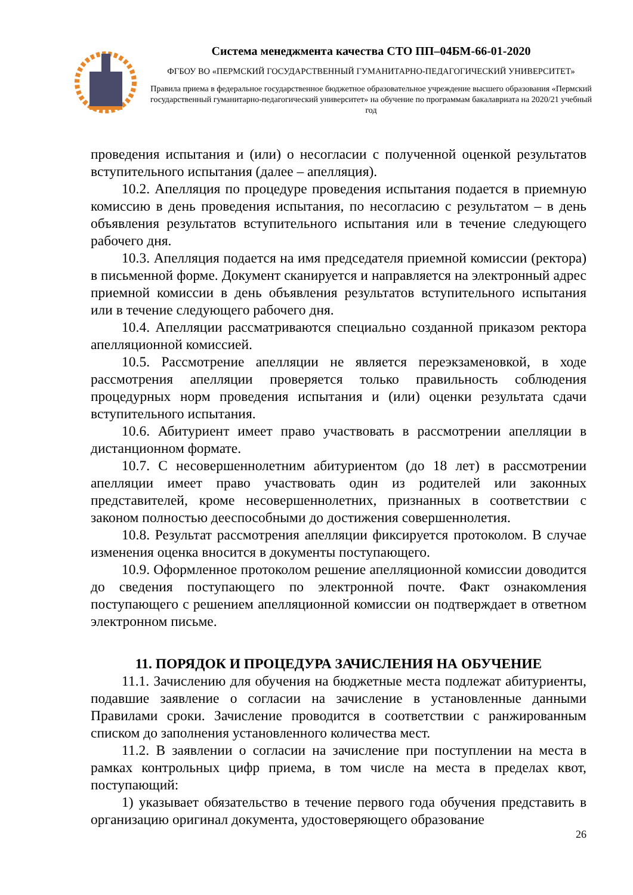Система менеджмента качества СТО ПП–04БМ-66-01-2020
ФГБОУ ВО «ПЕРМСКИЙ ГОСУДАРСТВЕННЫЙ ГУМАНИТАРНО-ПЕДАГОГИЧЕСКИЙ УНИВЕРСИТЕТ»
Правила приема в федеральное государственное бюджетное образовательное учреждение высшего образования «Пермский государственный гуманитарно-педагогический университет» на обучение по программам бакалавриата на 2020/21 учебный год
проведения испытания и (или) о несогласии с полученной оценкой результатов вступительного испытания (далее – апелляция).
10.2. Апелляция по процедуре проведения испытания подается в приемную комиссию в день проведения испытания, по несогласию с результатом – в день объявления результатов вступительного испытания или в течение следующего рабочего дня.
10.3. Апелляция подается на имя председателя приемной комиссии (ректора) в письменной форме. Документ сканируется и направляется на электронный адрес приемной комиссии в день объявления результатов вступительного испытания или в течение следующего рабочего дня.
10.4. Апелляции рассматриваются специально созданной приказом ректора апелляционной комиссией.
10.5. Рассмотрение апелляции не является переэкзаменовкой, в ходе рассмотрения апелляции проверяется только правильность соблюдения процедурных норм проведения испытания и (или) оценки результата сдачи вступительного испытания.
10.6. Абитуриент имеет право участвовать в рассмотрении апелляции в дистанционном формате.
10.7. С несовершеннолетним абитуриентом (до 18 лет) в рассмотрении апелляции имеет право участвовать один из родителей или законных представителей, кроме несовершеннолетних, признанных в соответствии с законом полностью дееспособными до достижения совершеннолетия.
10.8. Результат рассмотрения апелляции фиксируется протоколом. В случае изменения оценка вносится в документы поступающего.
10.9. Оформленное протоколом решение апелляционной комиссии доводится до сведения поступающего по электронной почте. Факт ознакомления поступающего с решением апелляционной комиссии он подтверждает в ответном электронном письме.
11. ПОРЯДОК И ПРОЦЕДУРА ЗАЧИСЛЕНИЯ НА ОБУЧЕНИЕ
11.1. Зачислению для обучения на бюджетные места подлежат абитуриенты, подавшие заявление о согласии на зачисление в установленные данными Правилами сроки. Зачисление проводится в соответствии с ранжированным списком до заполнения установленного количества мест.
11.2. В заявлении о согласии на зачисление при поступлении на места в рамках контрольных цифр приема, в том числе на места в пределах квот, поступающий:
1) указывает обязательство в течение первого года обучения представить в организацию оригинал документа, удостоверяющего образование
26